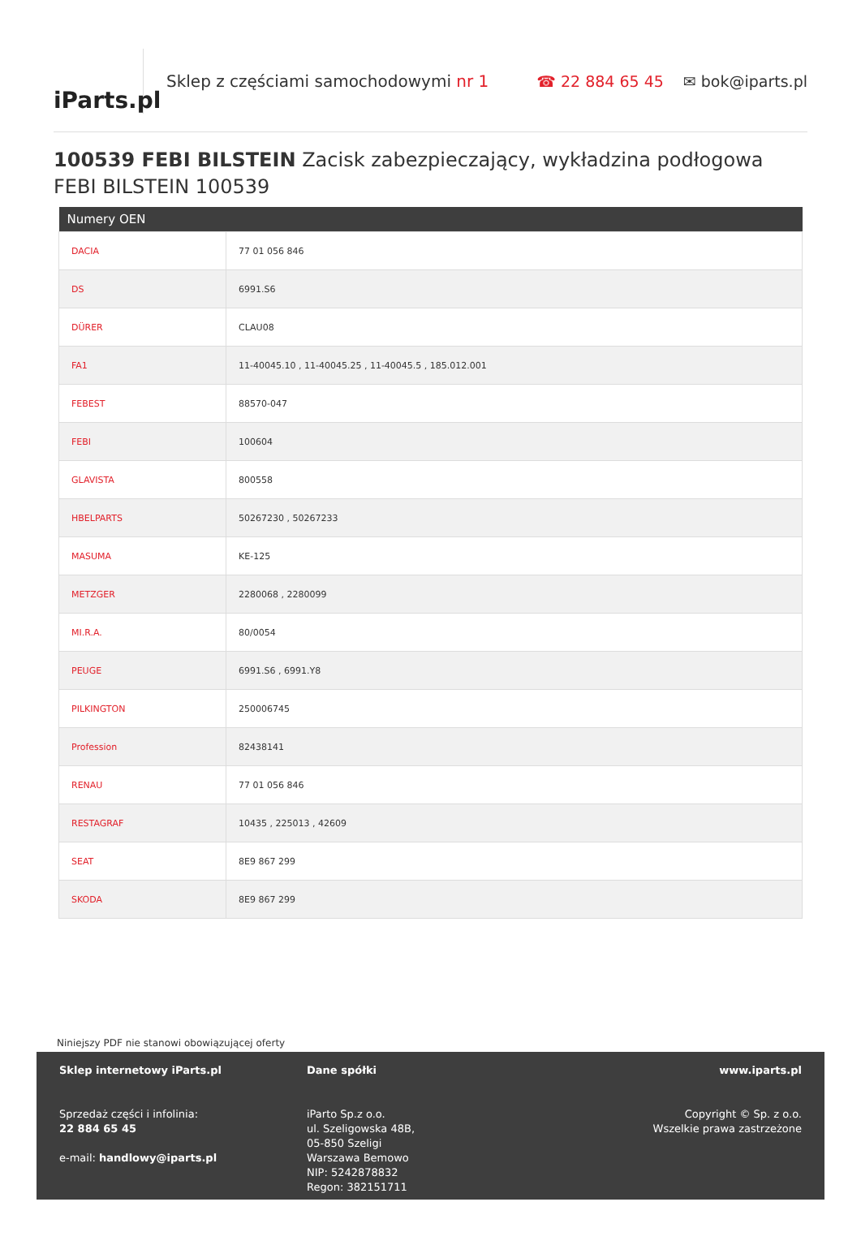iParts.pl
Sklep z częściami samochodowymi nr 1
☎ 22 884 65 45 ✉ bok@iparts.pl
100539 FEBI BILSTEIN Zacisk zabezpieczający, wykładzina podłogowa FEBI BILSTEIN 100539
| Numery OEN | |
| --- | --- |
| DACIA | 77 01 056 846 |
| DS | 6991.S6 |
| DÜRER | CLAU08 |
| FA1 | 11-40045.10 , 11-40045.25 , 11-40045.5 , 185.012.001 |
| FEBEST | 88570-047 |
| FEBI | 100604 |
| GLAVISTA | 800558 |
| HBELPARTS | 50267230 , 50267233 |
| MASUMA | KE-125 |
| METZGER | 2280068 , 2280099 |
| MI.R.A. | 80/0054 |
| PEUGE | 6991.S6 , 6991.Y8 |
| PILKINGTON | 250006745 |
| Profession | 82438141 |
| RENAU | 77 01 056 846 |
| RESTAGRAF | 10435 , 225013 , 42609 |
| SEAT | 8E9 867 299 |
| SKODA | 8E9 867 299 |
Niniejszy PDF nie stanowi obowiązującej oferty
Sklep internetowy iParts.pl
Sprzedaż części i infolinia:
22 884 65 45
e-mail: handlowy@iparts.pl
Dane spółki
iParto Sp.z o.o.
ul. Szeligowska 48B,
05-850 Szeligi
Warszawa Bemowo
NIP: 5242878832
Regon: 382151711
www.iparts.pl
Copyright © Sp. z o.o.
Wszelkie prawa zastrzeżone